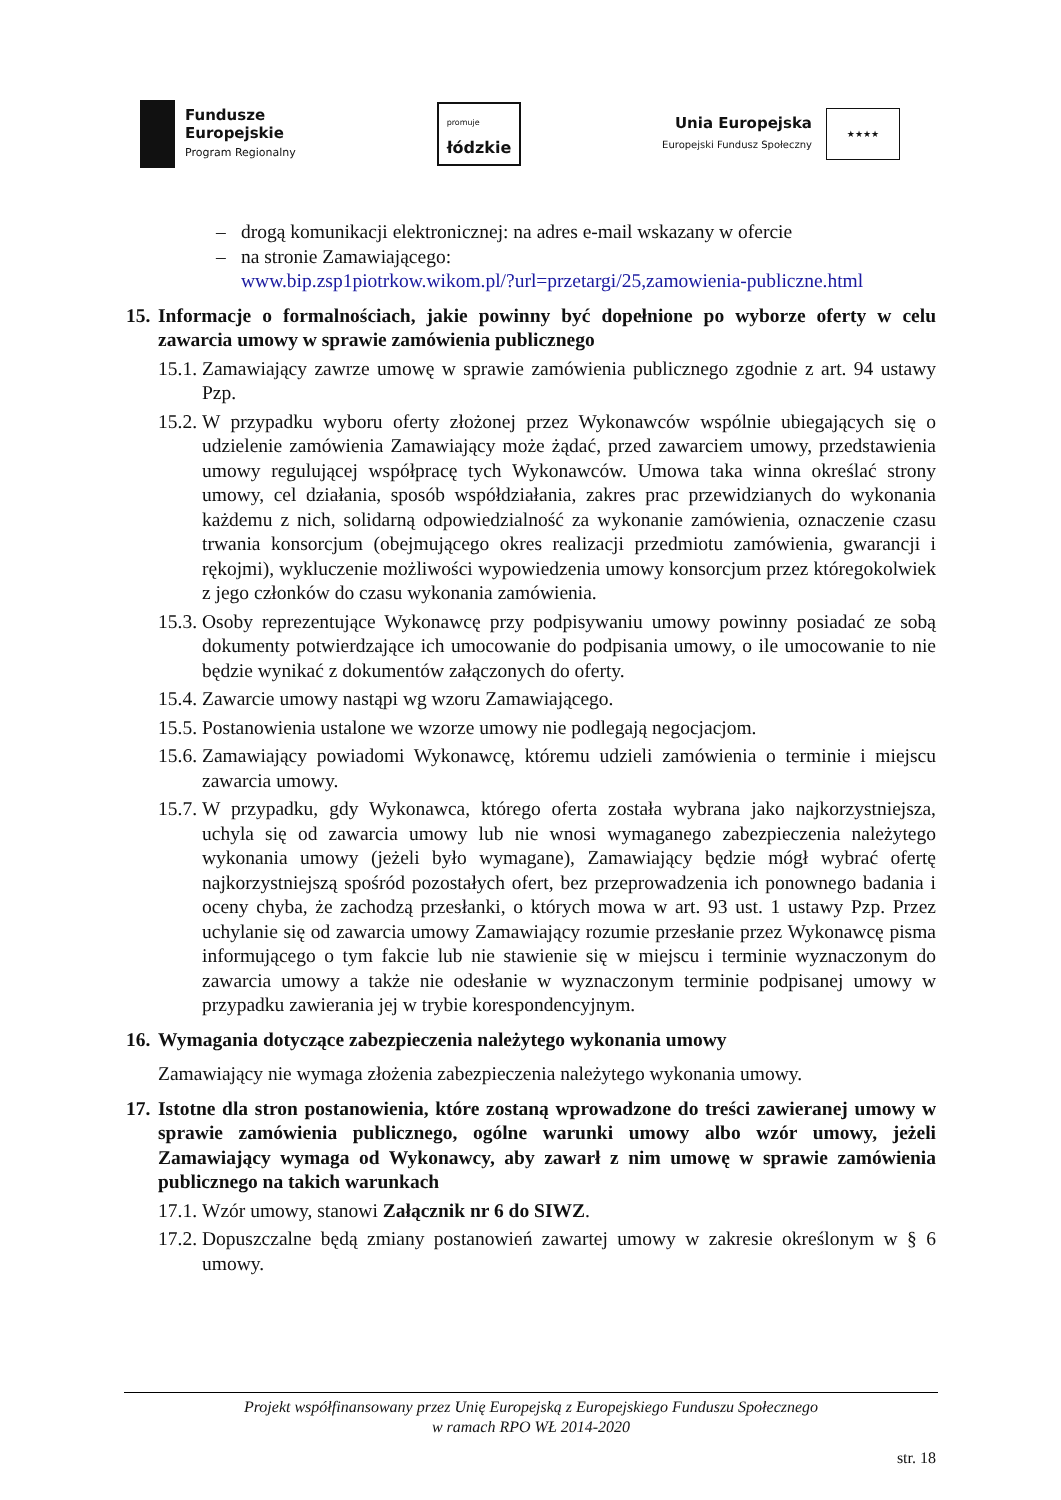Fundusze
Europejskie
Program Regionalny
promuje
łódzkie
Unia Europejska
Europejski Fundusz Społeczny
★★★★
– drogą komunikacji elektronicznej: na adres e-mail wskazany w ofercie
– na stronie Zamawiającego:
www.bip.zsp1piotrkow.wikom.pl/?url=przetargi/25,zamowienia-publiczne.html
15. Informacje o formalnościach, jakie powinny być dopełnione po wyborze oferty w celu zawarcia umowy w sprawie zamówienia publicznego
15.1. Zamawiający zawrze umowę w sprawie zamówienia publicznego zgodnie z art. 94 ustawy Pzp.
15.2. W przypadku wyboru oferty złożonej przez Wykonawców wspólnie ubiegających się o udzielenie zamówienia Zamawiający może żądać, przed zawarciem umowy, przedstawienia umowy regulującej współpracę tych Wykonawców. Umowa taka winna określać strony umowy, cel działania, sposób współdziałania, zakres prac przewidzianych do wykonania każdemu z nich, solidarną odpowiedzialność za wykonanie zamówienia, oznaczenie czasu trwania konsorcjum (obejmującego okres realizacji przedmiotu zamówienia, gwarancji i rękojmi), wykluczenie możliwości wypowiedzenia umowy konsorcjum przez któregokolwiek z jego członków do czasu wykonania zamówienia.
15.3. Osoby reprezentujące Wykonawcę przy podpisywaniu umowy powinny posiadać ze sobą dokumenty potwierdzające ich umocowanie do podpisania umowy, o ile umocowanie to nie będzie wynikać z dokumentów załączonych do oferty.
15.4. Zawarcie umowy nastąpi wg wzoru Zamawiającego.
15.5. Postanowienia ustalone we wzorze umowy nie podlegają negocjacjom.
15.6. Zamawiający powiadomi Wykonawcę, któremu udzieli zamówienia o terminie i miejscu zawarcia umowy.
15.7. W przypadku, gdy Wykonawca, którego oferta została wybrana jako najkorzystniejsza, uchyla się od zawarcia umowy lub nie wnosi wymaganego zabezpieczenia należytego wykonania umowy (jeżeli było wymagane), Zamawiający będzie mógł wybrać ofertę najkorzystniejszą spośród pozostałych ofert, bez przeprowadzenia ich ponownego badania i oceny chyba, że zachodzą przesłanki, o których mowa w art. 93 ust. 1 ustawy Pzp. Przez uchylanie się od zawarcia umowy Zamawiający rozumie przesłanie przez Wykonawcę pisma informującego o tym fakcie lub nie stawienie się w miejscu i terminie wyznaczonym do zawarcia umowy a także nie odesłanie w wyznaczonym terminie podpisanej umowy w przypadku zawierania jej w trybie korespondencyjnym.
16. Wymagania dotyczące zabezpieczenia należytego wykonania umowy
Zamawiający nie wymaga złożenia zabezpieczenia należytego wykonania umowy.
17. Istotne dla stron postanowienia, które zostaną wprowadzone do treści zawieranej umowy w sprawie zamówienia publicznego, ogólne warunki umowy albo wzór umowy, jeżeli Zamawiający wymaga od Wykonawcy, aby zawarł z nim umowę w sprawie zamówienia publicznego na takich warunkach
17.1. Wzór umowy, stanowi Załącznik nr 6 do SIWZ.
17.2. Dopuszczalne będą zmiany postanowień zawartej umowy w zakresie określonym w § 6 umowy.
Projekt współfinansowany przez Unię Europejską z Europejskiego Funduszu Społecznego
w ramach RPO WŁ 2014-2020
str. 18